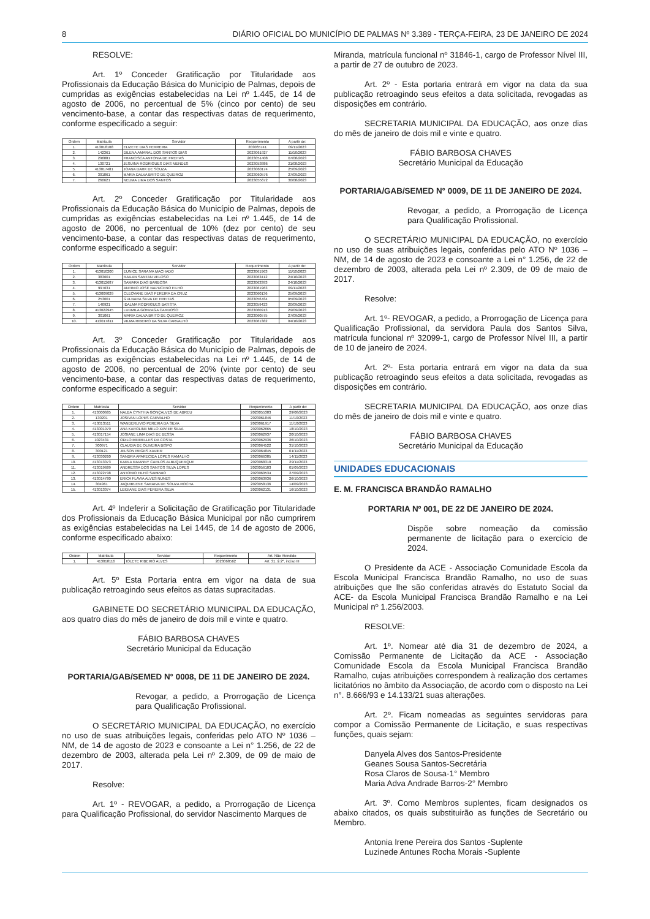8 DIÁRIO OFICIAL DO MUNICÍPIO DE PALMAS Nº 3.389 - TERÇA-FEIRA, 23 DE JANEIRO DE 2024
RESOLVE:
Art. 1º Conceder Gratificação por Titularidade aos Profissionais da Educação Básica do Município de Palmas, depois de cumpridas as exigências estabelecidas na Lei nº 1.445, de 14 de agosto de 2006, no percentual de 5% (cinco por cento) de seu vencimento-base, a contar das respectivas datas de requerimento, conforme especificado a seguir:
| Ordem | Matrícula | Servidor | Requerimento | A partir de: |
| --- | --- | --- | --- | --- |
| 1. | 413018108 | ELIZETE DIAS FERREIRA | 203065741 | 09/11/2023 |
| 2. | 142361 | DILENA AMARAL DOS SANTOS DIAS | 2023061927 | 11/10/2023 |
| 3. | 296881 | FRANCISCA ANTONIA DE FREITAS | 2023051408 | 07/08/2023 |
| 4. | 130721 | JESUINA RODRIGUES DIAS MENDES | 2023053886 | 21/08/2023 |
| 5. | 413017481 | JOANA DARK DE SOUZA | 2023060174 | 25/09/2023 |
| 6. | 301061 | MARIA DALVA BRITO DE QUEIROZ | 2023060576 | 27/09/2023 |
| 7. | 260621 | NEUMA LIMA DOS SANTOS | 2023055672 | 30/08/2023 |
Art. 2º Conceder Gratificação por Titularidade aos Profissionais da Educação Básica do Município de Palmas, depois de cumpridas as exigências estabelecidas na Lei nº 1.445, de 14 de agosto de 2006, no percentual de 10% (dez por cento) de seu vencimento-base, a contar das respectivas datas de requerimento, conforme especificado a seguir:
| Ordem | Matrícula | Servidor | Requerimento | A partir de: |
| --- | --- | --- | --- | --- |
| 1. | 413010200 | EUNICE SARAIVA MACHADO | 2023061963 | 11/10/2023 |
| 2. | 383601 | RAILAN SANTAN VELOSO | 2023063412 | 24/10/2023 |
| 3. | 413012687 | SAMARA DIAS BARBOSA | 2023063393 | 24/10/2023 |
| 4. | 997631 | ANTINIO JOSÉ NAPUCENO FILHO | 2023061963 | 09/11/2023 |
| 5. | 413009029 | CLEOVANE DIAS PEREIRA DA CRUZ | 2023060136 | 25/09/2023 |
| 6. | 253001 | GULNARA SILVA DE FREITAS | 2023056784 | 05/09/2023 |
| 7. | 140921 | IDALMA RODRIGUES BATISTA | 2023059423 | 20/09/2023 |
| 8. | 413022945 | LUDMILA GONZAGA CARDOSO | 2023060913 | 29/09/2023 |
| 9. | 301061 | MARIA DALVA BRITO DE QUEIROZ | 2023060575 | 27/09/2023 |
| 10. | 413017811 | VILMA RIBEIRO DA SILVA CARVALHO | 2023061382 | 04/10/2023 |
Art. 3º Conceder Gratificação por Titularidade aos Profissionais da Educação Básica do Município de Palmas, depois de cumpridas as exigências estabelecidas na Lei nº 1.445, de 14 de agosto de 2006, no percentual de 20% (vinte por cento) de seu vencimento-base, a contar das respectivas datas de requerimento, conforme especificado a seguir:
| Ordem | Matrícula | Servidor | Requerimento | A partir de: |
| --- | --- | --- | --- | --- |
| 1. | 413000685 | NALBA CYNTHIA GONÇALVES DE ABREU | 2023055383 | 29/08/2023 |
| 2. | 130201 | JOSIVAN LOPES CARVALHO | 2023061846 | 11/10/2023 |
| 3. | 413013511 | WANDERLIVIO PEREIRA DA SILVA | 2023061917 | 11/10/2023 |
| 4. | 413001979 | ANA KAROLINE MELO XAVIER SILVA | 2023062665 | 18/10/2023 |
| 5. | 413017154 | JOSIANE LIMA DIAS DE BESSA | 2023062937 | 20/10/2023 |
| 6. | 1023431 | ODILO MEIRELLES DA COSTA | 2023062936 | 26/10/2023 |
| 7. | 300971 | CLAUDIA DE OLIVEIRA BISPO | 2023064522 | 31/10/2023 |
| 8. | 300121 | JELSON REGES XAVIER | 2023064845 | 01/11/2023 |
| 9. | 413030260 | SANDRA APARECIDA LOPES RAMALHO | 2023066385 | 14/11/2023 |
| 10. | 413013073 | KARLA RAIANNY CARLOS ALBUQUERQUE | 2023068310 | 29/11/2023 |
| 11. | 413019689 | ANDRESSA DOS SANTOS SILVA LOPES | 2023056103 | 01/09/2023 |
| 12. | 413022798 | ANTONIO FILHO SAMPAIO | 2023060534 | 27/09/2023 |
| 13. | 413014780 | ERICA FLAVIA ALVES NUNES | 2023063936 | 26/10/2023 |
| 14. | 304961 | JAQUIRLENE SARAIVA DE SOUZA ROCHA | 2023058136 | 14/09/2023 |
| 15. | 413013074 | LEIDIANE DIAS PEREIRA SILVA | 2023062131 | 16/10/2023 |
Art. 4º Indeferir a Solicitação de Gratificação por Titularidade dos Profissionais da Educação Básica Municipal por não cumprirem as exigências estabelecidas na Lei 1445, de 14 de agosto de 2006, conforme especificado abaixo:
| Ordem | Matrícula | Servidor | Requerimento | Art. Não Atendido |
| --- | --- | --- | --- | --- |
| 1. | 413018116 | IOLETE RIBEIRO ALVES | 2023068562 | Art. 31, § 2º, inciso III |
Art. 5º Esta Portaria entra em vigor na data de sua publicação retroagindo seus efeitos as datas supracitadas.
GABINETE DO SECRETÁRIO MUNICIPAL DA EDUCAÇÃO, aos quatro dias do mês de janeiro de dois mil e vinte e quatro.
FÁBIO BARBOSA CHAVES
Secretário Municipal da Educação
PORTARIA/GAB/SEMED N° 0008, DE 11 DE JANEIRO DE 2024.
Revogar, a pedido, a Prorrogação de Licença para Qualificação Profissional.
O SECRETÁRIO MUNICIPAL DA EDUCAÇÃO, no exercício no uso de suas atribuições legais, conferidas pelo ATO Nº 1036 – NM, de 14 de agosto de 2023 e consoante a Lei n° 1.256, de 22 de dezembro de 2003, alterada pela Lei nº 2.309, de 09 de maio de 2017.
Resolve:
Art. 1º - REVOGAR, a pedido, a Prorrogação de Licença para Qualificação Profissional, do servidor Nascimento Marques de
Miranda, matrícula funcional nº 31846-1, cargo de Professor Nível III, a partir de 27 de outubro de 2023.
Art. 2º - Esta portaria entrará em vigor na data da sua publicação retroagindo seus efeitos a data solicitada, revogadas as disposições em contrário.
SECRETARIA MUNICIPAL DA EDUCAÇÃO, aos onze dias do mês de janeiro de dois mil e vinte e quatro.
FÁBIO BARBOSA CHAVES
Secretário Municipal da Educação
PORTARIA/GAB/SEMED N° 0009, DE 11 DE JANEIRO DE 2024.
Revogar, a pedido, a Prorrogação de Licença para Qualificação Profissional.
O SECRETÁRIO MUNICIPAL DA EDUCAÇÃO, no exercício no uso de suas atribuições legais, conferidas pelo ATO Nº 1036 – NM, de 14 de agosto de 2023 e consoante a Lei n° 1.256, de 22 de dezembro de 2003, alterada pela Lei nº 2.309, de 09 de maio de 2017.
Resolve:
Art. 1º- REVOGAR, a pedido, a Prorrogação de Licença para Qualificação Profissional, da servidora Paula dos Santos Silva, matrícula funcional nº 32099-1, cargo de Professor Nível III, a partir de 10 de janeiro de 2024.
Art. 2º- Esta portaria entrará em vigor na data da sua publicação retroagindo seus efeitos a data solicitada, revogadas as disposições em contrário.
SECRETARIA MUNICIPAL DA EDUCAÇÃO, aos onze dias do mês de janeiro de dois mil e vinte e quatro.
FÁBIO BARBOSA CHAVES
Secretário Municipal da Educação
UNIDADES EDUCACIONAIS
E. M. FRANCISCA BRANDÃO RAMALHO
PORTARIA Nº 001, DE 22 DE JANEIRO DE 2024.
Dispõe sobre nomeação da comissão permanente de licitação para o exercício de 2024.
O Presidente da ACE - Associação Comunidade Escola da Escola Municipal Francisca Brandão Ramalho, no uso de suas atribuições que lhe são conferidas através do Estatuto Social da ACE- da Escola Municipal Francisca Brandão Ramalho e na Lei Municipal nº 1.256/2003.
RESOLVE:
Art. 1º. Nomear até dia 31 de dezembro de 2024, a Comissão Permanente de Licitação da ACE - Associação Comunidade Escola da Escola Municipal Francisca Brandão Ramalho, cujas atribuições correspondem à realização dos certames licitatórios no âmbito da Associação, de acordo com o disposto na Lei n°. 8.666/93 e 14.133/21 suas alterações.
Art. 2º. Ficam nomeadas as seguintes servidoras para compor a Comissão Permanente de Licitação, e suas respectivas funções, quais sejam:
Danyela Alves dos Santos-Presidente
Geanes Sousa Santos-Secretária
Rosa Claros de Sousa-1° Membro
Maria Adva Andrade Barros-2° Membro
Art. 3º. Como Membros suplentes, ficam designados os abaixo citados, os quais substituirão as funções de Secretário ou Membro.
Antonia Irene Pereira dos Santos -Suplente
Luzinede Antunes Rocha Morais -Suplente